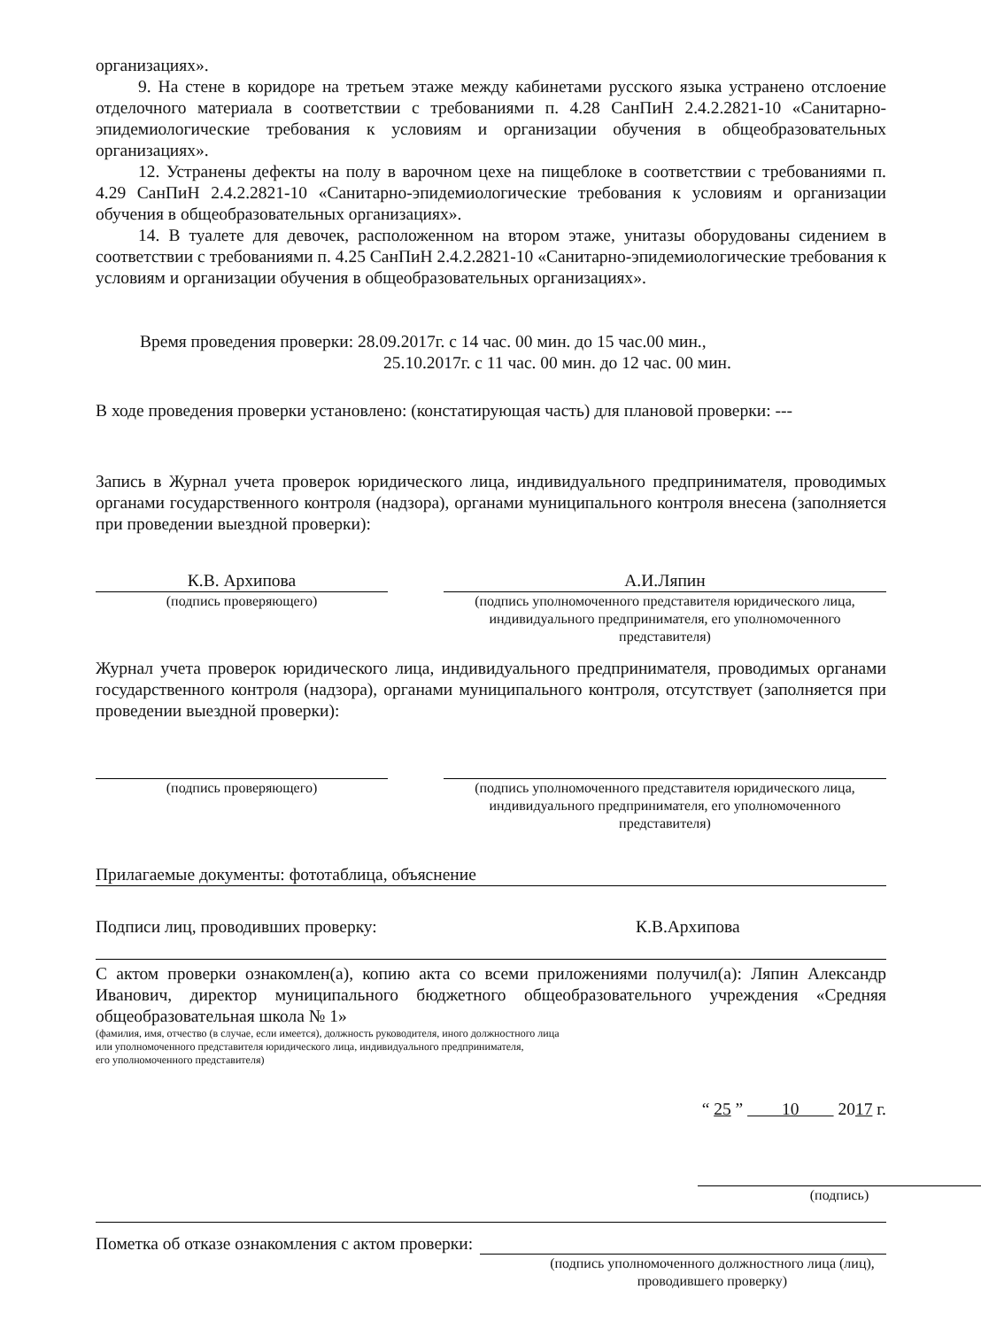организациях».
9. На стене в коридоре на третьем этаже между кабинетами русского языка устранено отслоение отделочного материала в соответствии с требованиями п. 4.28 СанПиН 2.4.2.2821-10 «Санитарно-эпидемиологические требования к условиям и организации обучения в общеобразовательных организациях».
12. Устранены дефекты на полу в варочном цехе на пищеблоке в соответствии с требованиями п. 4.29 СанПиН 2.4.2.2821-10 «Санитарно-эпидемиологические требования к условиям и организации обучения в общеобразовательных организациях».
14. В туалете для девочек, расположенном на втором этаже, унитазы оборудованы сидением в соответствии с требованиями п. 4.25 СанПиН 2.4.2.2821-10 «Санитарно-эпидемиологические требования к условиям и организации обучения в общеобразовательных организациях».
Время проведения проверки: 28.09.2017г. с 14 час. 00 мин. до 15 час.00 мин.,
25.10.2017г. с 11 час. 00 мин. до 12 час. 00 мин.
В ходе проведения проверки установлено: (констатирующая часть) для плановой проверки: ---
Запись в Журнал учета проверок юридического лица, индивидуального предпринимателя, проводимых органами государственного контроля (надзора), органами муниципального контроля внесена (заполняется при проведении выездной проверки):
К.В. Архипова
(подпись проверяющего)
А.И.Ляпин
(подпись уполномоченного представителя юридического лица, индивидуального предпринимателя, его уполномоченного представителя)
Журнал учета проверок юридического лица, индивидуального предпринимателя, проводимых органами государственного контроля (надзора), органами муниципального контроля, отсутствует (заполняется при проведении выездной проверки):
(подпись проверяющего) (подпись уполномоченного представителя юридического лица, индивидуального предпринимателя, его уполномоченного представителя)
Прилагаемые документы: фототаблица, объяснение
Подписи лиц, проводивших проверку: К.В.Архипова
С актом проверки ознакомлен(а), копию акта со всеми приложениями получил(а): Ляпин Александр Иванович, директор муниципального бюджетного общеобразовательного учреждения «Средняя общеобразовательная школа № 1»
(фамилия, имя, отчество (в случае, если имеется), должность руководителя, иного должностного лица
или уполномоченного представителя юридического лица, индивидуального предпринимателя,
его уполномоченного представителя)
“ 25 ” 10 2017 г.
(подпись)
Пометка об отказе ознакомления с актом проверки:
(подпись уполномоченного должностного лица (лиц), проводившего проверку)